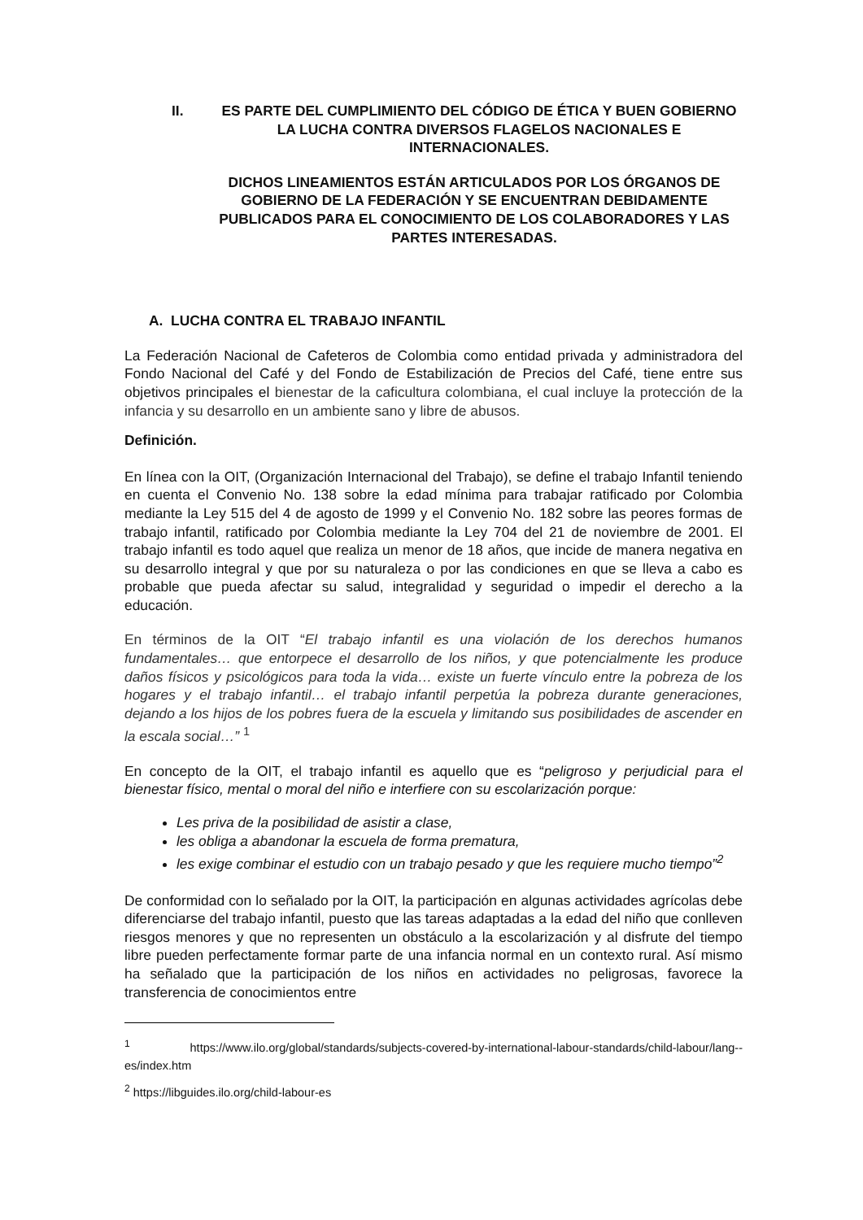II. ES PARTE DEL CUMPLIMIENTO DEL CÓDIGO DE ÉTICA Y BUEN GOBIERNO LA LUCHA CONTRA DIVERSOS FLAGELOS NACIONALES E INTERNACIONALES.
DICHOS LINEAMIENTOS ESTÁN ARTICULADOS POR LOS ÓRGANOS DE GOBIERNO DE LA FEDERACIÓN Y SE ENCUENTRAN DEBIDAMENTE PUBLICADOS PARA EL CONOCIMIENTO DE LOS COLABORADORES Y LAS PARTES INTERESADAS.
A. LUCHA CONTRA EL TRABAJO INFANTIL
La Federación Nacional de Cafeteros de Colombia como entidad privada y administradora del Fondo Nacional del Café y del Fondo de Estabilización de Precios del Café, tiene entre sus objetivos principales el bienestar de la caficultura colombiana, el cual incluye la protección de la infancia y su desarrollo en un ambiente sano y libre de abusos.
Definición.
En línea con la OIT, (Organización Internacional del Trabajo), se define el trabajo Infantil teniendo en cuenta el Convenio No. 138 sobre la edad mínima para trabajar ratificado por Colombia mediante la Ley 515 del 4 de agosto de 1999 y el Convenio No. 182 sobre las peores formas de trabajo infantil, ratificado por Colombia mediante la Ley 704 del 21 de noviembre de 2001. El trabajo infantil es todo aquel que realiza un menor de 18 años, que incide de manera negativa en su desarrollo integral y que por su naturaleza o por las condiciones en que se lleva a cabo es probable que pueda afectar su salud, integralidad y seguridad o impedir el derecho a la educación.
En términos de la OIT “El trabajo infantil es una violación de los derechos humanos fundamentales… que entorpece el desarrollo de los niños, y que potencialmente les produce daños físicos y psicológicos para toda la vida… existe un fuerte vínculo entre la pobreza de los hogares y el trabajo infantil… el trabajo infantil perpetúa la pobreza durante generaciones, dejando a los hijos de los pobres fuera de la escuela y limitando sus posibilidades de ascender en la escala social…” <sup>1</sup>
En concepto de la OIT, el trabajo infantil es aquello que es “peligroso y perjudicial para el bienestar físico, mental o moral del niño e interfiere con su escolarización porque:
Les priva de la posibilidad de asistir a clase,
les obliga a abandonar la escuela de forma prematura,
les exige combinar el estudio con un trabajo pesado y que les requiere mucho tiempo”<sup>2</sup>
De conformidad con lo señalado por la OIT, la participación en algunas actividades agrícolas debe diferenciarse del trabajo infantil, puesto que las tareas adaptadas a la edad del niño que conlleven riesgos menores y que no representen un obstáculo a la escolarización y al disfrute del tiempo libre pueden perfectamente formar parte de una infancia normal en un contexto rural. Así mismo ha señalado que la participación de los niños en actividades no peligrosas, favorece la transferencia de conocimientos entre
<sup>1</sup> https://www.ilo.org/global/standards/subjects-covered-by-international-labour-standards/child-labour/lang--es/index.htm
<sup>2</sup> https://libguides.ilo.org/child-labour-es